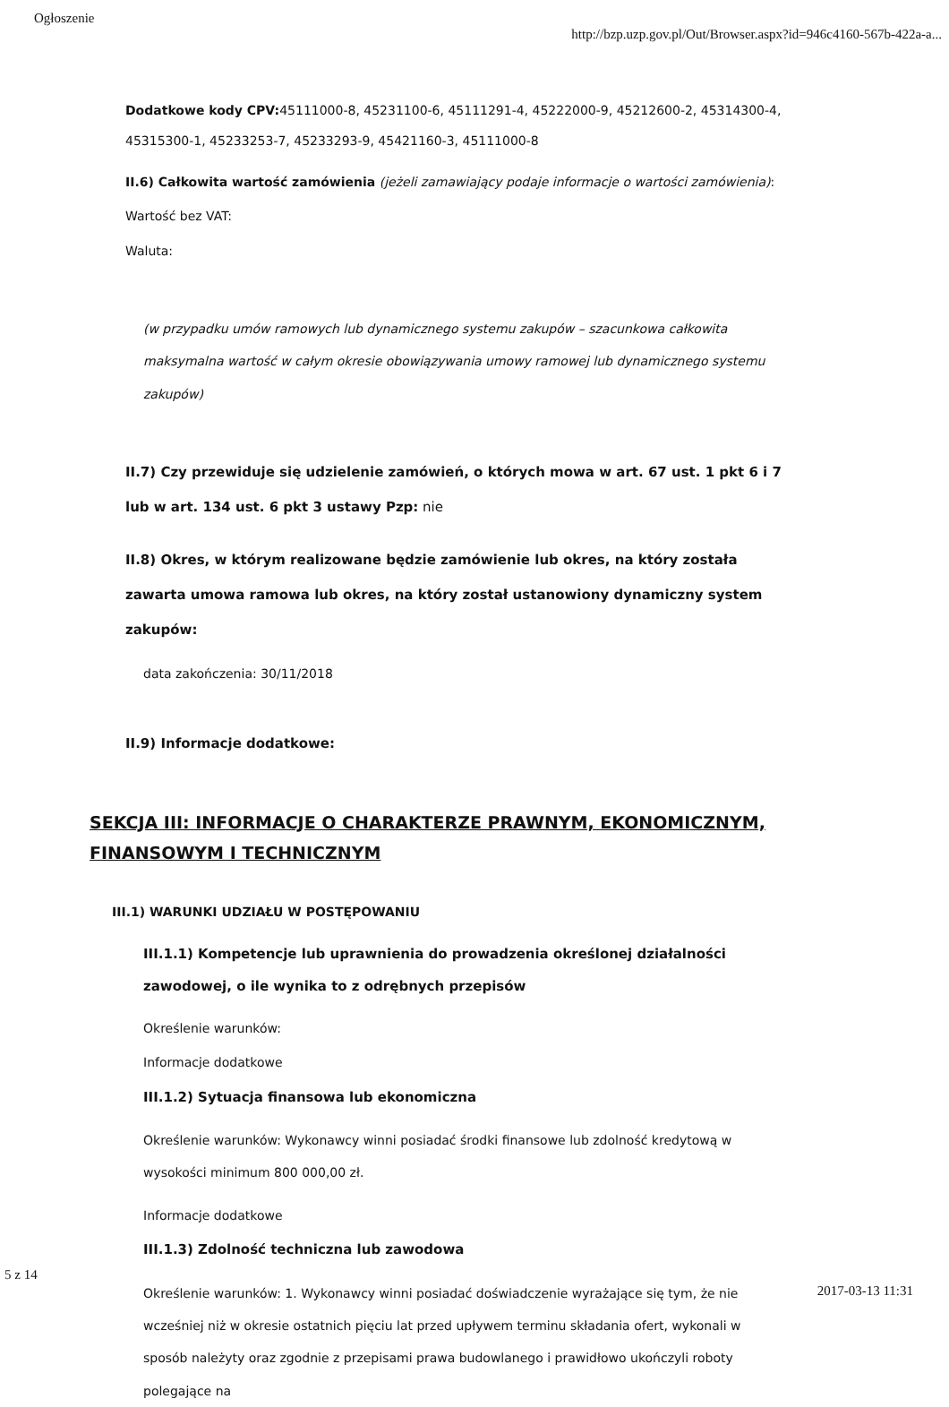Ogłoszenie http://bzp.uzp.gov.pl/Out/Browser.aspx?id=946c4160-567b-422a-a...
Dodatkowe kody CPV: 45111000-8, 45231100-6, 45111291-4, 45222000-9, 45212600-2, 45314300-4, 45315300-1, 45233253-7, 45233293-9, 45421160-3, 45111000-8
II.6) Całkowita wartość zamówienia (jeżeli zamawiający podaje informacje o wartości zamówienia):
Wartość bez VAT:
Waluta:
(w przypadku umów ramowych lub dynamicznego systemu zakupów – szacunkowa całkowita maksymalna wartość w całym okresie obowiązywania umowy ramowej lub dynamicznego systemu zakupów)
II.7) Czy przewiduje się udzielenie zamówień, o których mowa w art. 67 ust. 1 pkt 6 i 7 lub w art. 134 ust. 6 pkt 3 ustawy Pzp: nie
II.8) Okres, w którym realizowane będzie zamówienie lub okres, na który została zawarta umowa ramowa lub okres, na który został ustanowiony dynamiczny system zakupów:
data zakończenia: 30/11/2018
II.9) Informacje dodatkowe:
SEKCJA III: INFORMACJE O CHARAKTERZE PRAWNYM, EKONOMICZNYM, FINANSOWYM I TECHNICZNYM
III.1) WARUNKI UDZIAŁU W POSTĘPOWANIU
III.1.1) Kompetencje lub uprawnienia do prowadzenia określonej działalności zawodowej, o ile wynika to z odrębnych przepisów
Określenie warunków:
Informacje dodatkowe
III.1.2) Sytuacja finansowa lub ekonomiczna
Określenie warunków: Wykonawcy winni posiadać środki finansowe lub zdolność kredytową w wysokości minimum 800 000,00 zł.
Informacje dodatkowe
III.1.3) Zdolność techniczna lub zawodowa
Określenie warunków: 1. Wykonawcy winni posiadać doświadczenie wyrażające się tym, że nie wcześniej niż w okresie ostatnich pięciu lat przed upływem terminu składania ofert, wykonali w sposób należyty oraz zgodnie z przepisami prawa budowlanego i prawidłowo ukończyli roboty polegające na
5 z 14 2017-03-13 11:31